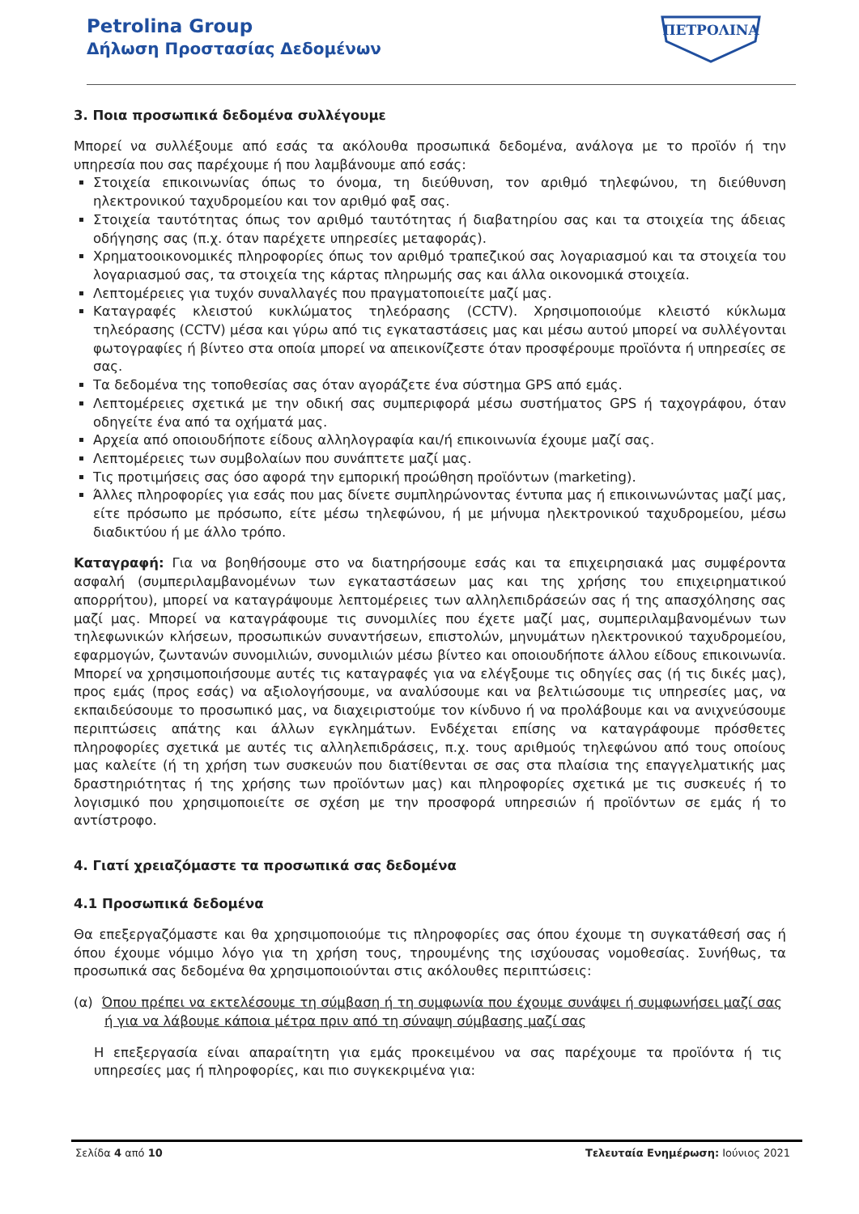Petrolina Group
Δήλωση Προστασίας Δεδομένων
ΠΕΤΡΟΛΙΝΑ
3. Ποια προσωπικά δεδομένα συλλέγουμε
Μπορεί να συλλέξουμε από εσάς τα ακόλουθα προσωπικά δεδομένα, ανάλογα με το προϊόν ή την υπηρεσία που σας παρέχουμε ή που λαμβάνουμε από εσάς:
Στοιχεία επικοινωνίας όπως το όνομα, τη διεύθυνση, τον αριθμό τηλεφώνου, τη διεύθυνση ηλεκτρονικού ταχυδρομείου και τον αριθμό φαξ σας.
Στοιχεία ταυτότητας όπως τον αριθμό ταυτότητας ή διαβατηρίου σας και τα στοιχεία της άδειας οδήγησης σας (π.χ. όταν παρέχετε υπηρεσίες μεταφοράς).
Χρηματοοικονομικές πληροφορίες όπως τον αριθμό τραπεζικού σας λογαριασμού και τα στοιχεία του λογαριασμού σας, τα στοιχεία της κάρτας πληρωμής σας και άλλα οικονομικά στοιχεία.
Λεπτομέρειες για τυχόν συναλλαγές που πραγματοποιείτε μαζί μας.
Καταγραφές κλειστού κυκλώματος τηλεόρασης (CCTV). Χρησιμοποιούμε κλειστό κύκλωμα τηλεόρασης (CCTV) μέσα και γύρω από τις εγκαταστάσεις μας και μέσω αυτού μπορεί να συλλέγονται φωτογραφίες ή βίντεο στα οποία μπορεί να απεικονίζεστε όταν προσφέρουμε προϊόντα ή υπηρεσίες σε σας.
Τα δεδομένα της τοποθεσίας σας όταν αγοράζετε ένα σύστημα GPS από εμάς.
Λεπτομέρειες σχετικά με την οδική σας συμπεριφορά μέσω συστήματος GPS ή ταχογράφου, όταν οδηγείτε ένα από τα οχήματά μας.
Αρχεία από οποιουδήποτε είδους αλληλογραφία και/ή επικοινωνία έχουμε μαζί σας.
Λεπτομέρειες των συμβολαίων που συνάπτετε μαζί μας.
Τις προτιμήσεις σας όσο αφορά την εμπορική προώθηση προϊόντων (marketing).
Άλλες πληροφορίες για εσάς που μας δίνετε συμπληρώνοντας έντυπα μας ή επικοινωνώντας μαζί μας, είτε πρόσωπο με πρόσωπο, είτε μέσω τηλεφώνου, ή με μήνυμα ηλεκτρονικού ταχυδρομείου, μέσω διαδικτύου ή με άλλο τρόπο.
Καταγραφή: Για να βοηθήσουμε στο να διατηρήσουμε εσάς και τα επιχειρησιακά μας συμφέροντα ασφαλή (συμπεριλαμβανομένων των εγκαταστάσεων μας και της χρήσης του επιχειρηματικού απορρήτου), μπορεί να καταγράψουμε λεπτομέρειες των αλληλεπιδράσεών σας ή της απασχόλησης σας μαζί μας. Μπορεί να καταγράφουμε τις συνομιλίες που έχετε μαζί μας, συμπεριλαμβανομένων των τηλεφωνικών κλήσεων, προσωπικών συναντήσεων, επιστολών, μηνυμάτων ηλεκτρονικού ταχυδρομείου, εφαρμογών, ζωντανών συνομιλιών, συνομιλιών μέσω βίντεο και οποιουδήποτε άλλου είδους επικοινωνία. Μπορεί να χρησιμοποιήσουμε αυτές τις καταγραφές για να ελέγξουμε τις οδηγίες σας (ή τις δικές μας), προς εμάς (προς εσάς) να αξιολογήσουμε, να αναλύσουμε και να βελτιώσουμε τις υπηρεσίες μας, να εκπαιδεύσουμε το προσωπικό μας, να διαχειριστούμε τον κίνδυνο ή να προλάβουμε και να ανιχνεύσουμε περιπτώσεις απάτης και άλλων εγκλημάτων. Ενδέχεται επίσης να καταγράφουμε πρόσθετες πληροφορίες σχετικά με αυτές τις αλληλεπιδράσεις, π.χ. τους αριθμούς τηλεφώνου από τους οποίους μας καλείτε (ή τη χρήση των συσκευών που διατίθενται σε σας στα πλαίσια της επαγγελματικής μας δραστηριότητας ή της χρήσης των προϊόντων μας) και πληροφορίες σχετικά με τις συσκευές ή το λογισμικό που χρησιμοποιείτε σε σχέση με την προσφορά υπηρεσιών ή προϊόντων σε εμάς ή το αντίστροφο.
4. Γιατί χρειαζόμαστε τα προσωπικά σας δεδομένα
4.1 Προσωπικά δεδομένα
Θα επεξεργαζόμαστε και θα χρησιμοποιούμε τις πληροφορίες σας όπου έχουμε τη συγκατάθεσή σας ή όπου έχουμε νόμιμο λόγο για τη χρήση τους, τηρουμένης της ισχύουσας νομοθεσίας. Συνήθως, τα προσωπικά σας δεδομένα θα χρησιμοποιούνται στις ακόλουθες περιπτώσεις:
(α) Όπου πρέπει να εκτελέσουμε τη σύμβαση ή τη συμφωνία που έχουμε συνάψει ή συμφωνήσει μαζί σας ή για να λάβουμε κάποια μέτρα πριν από τη σύναψη σύμβασης μαζί σας
Η επεξεργασία είναι απαραίτητη για εμάς προκειμένου να σας παρέχουμε τα προϊόντα ή τις υπηρεσίες μας ή πληροφορίες, και πιο συγκεκριμένα για:
Σελίδα 4 από 10 Τελευταία Ενημέρωση: Ιούνιος 2021